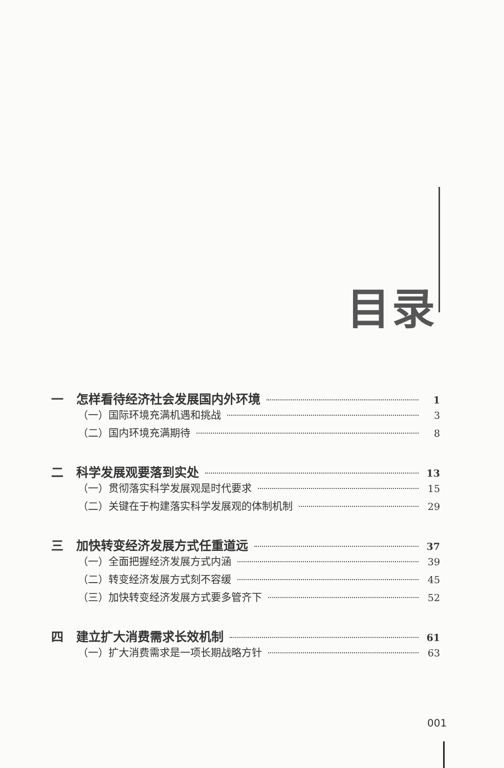目录
一 怎样看待经济社会发展国内外环境 1
（一）国际环境充满机遇和挑战 3
（二）国内环境充满期待 8
二 科学发展观要落到实处 13
（一）贯彻落实科学发展观是时代要求 15
（二）关键在于构建落实科学发展观的体制机制 29
三 加快转变经济发展方式任重道远 37
（一）全面把握经济发展方式内涵 39
（二）转变经济发展方式刻不容缓 45
（三）加快转变经济发展方式要多管齐下 52
四 建立扩大消费需求长效机制 61
（一）扩大消费需求是一项长期战略方针 63
001